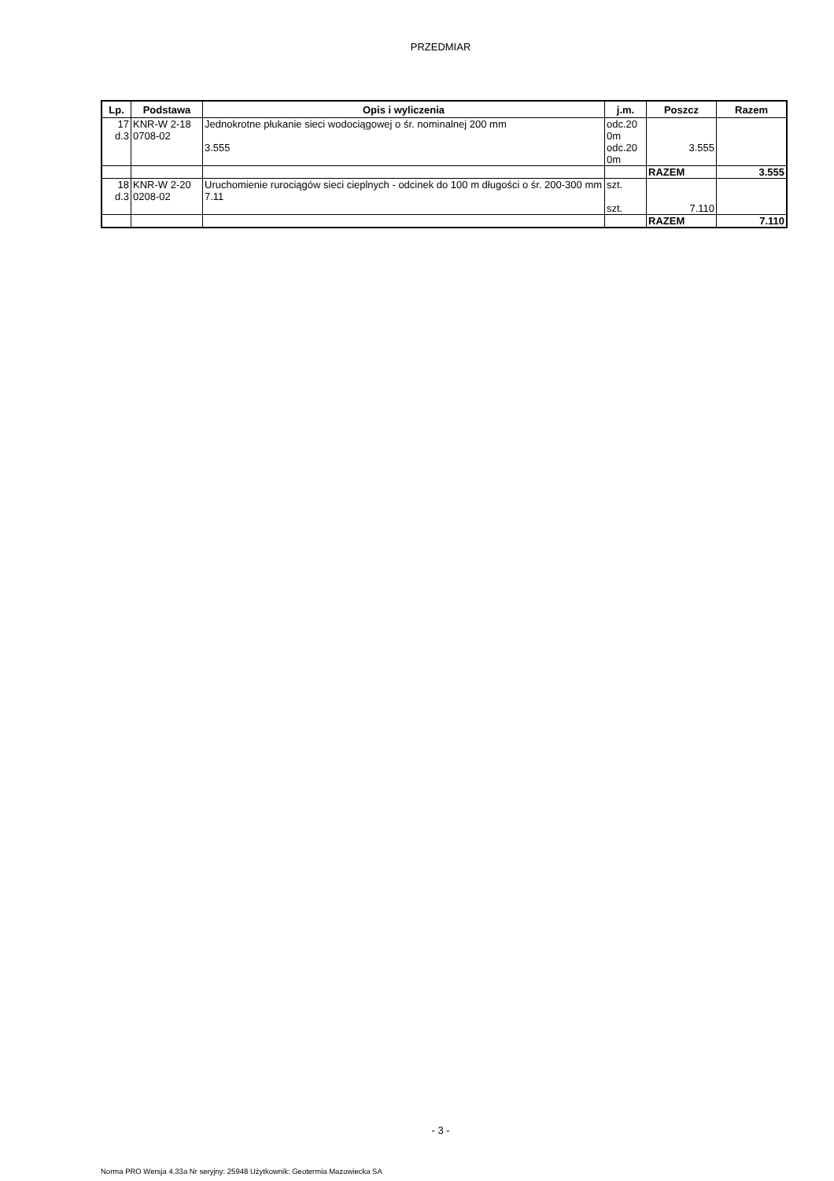PRZEDMIAR
| Lp. | Podstawa | Opis i wyliczenia | j.m. | Poszcz | Razem |
| --- | --- | --- | --- | --- | --- |
| 17 d.3 | KNR-W 2-18 0708-02 | Jednokrotne płukanie sieci wodociągowej o śr. nominalnej 200 mm 3.555 | odc.20 0m odc.20 0m | 3.555 | |
| | | | | RAZEM | 3.555 |
| 18 d.3 | KNR-W 2-20 0208-02 | Uruchomienie rurociągów sieci cieplnych - odcinek do 100 m długości o śr. 200-300 mm 7.11 | szt. szt. | 7.110 | |
| | | | | RAZEM | 7.110 |
- 3 -
Norma PRO Wersja 4.33a Nr seryjny: 25948 Użytkownik: Geotermia Mazowiecka SA